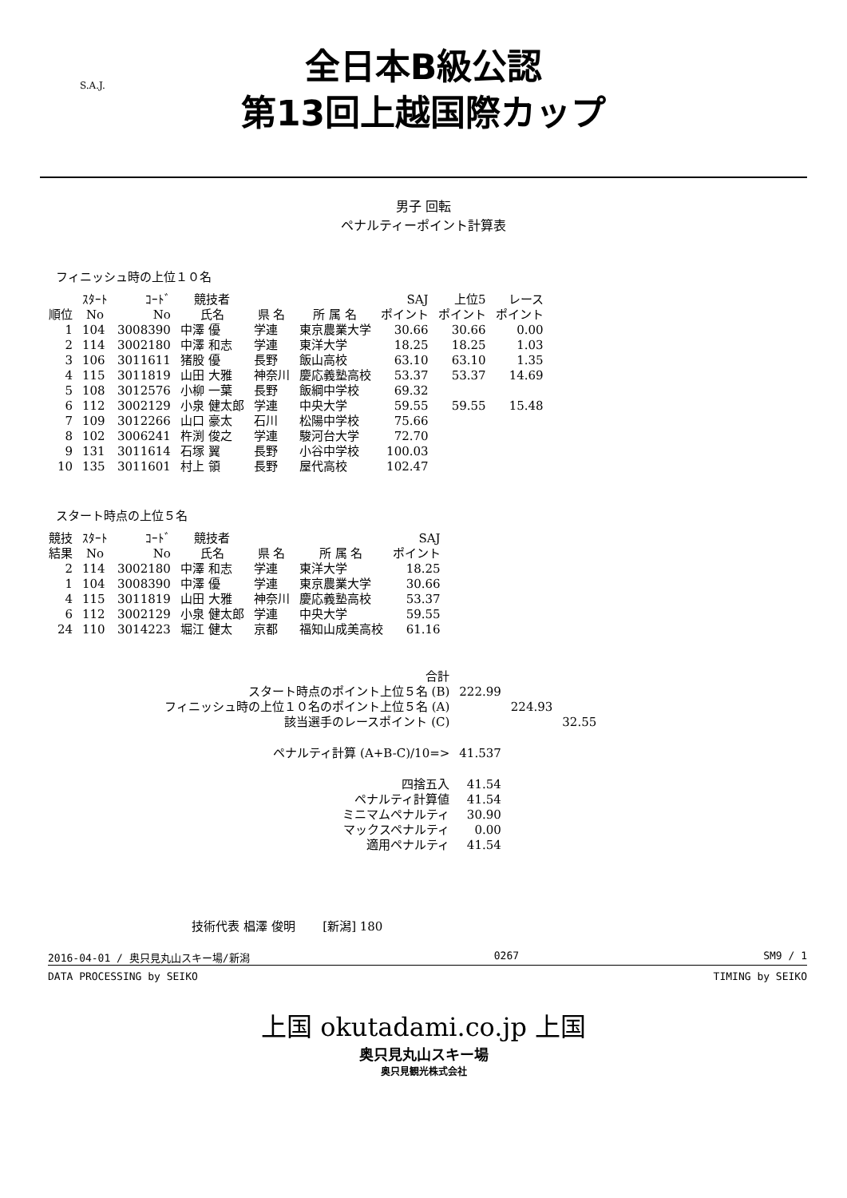全日本B級公認
第13回上越国際カップ
S.A.J.
男子 回転
ペナルティーポイント計算表
フィニッシュ時の上位１０名
| 順位 | ｽﾀｰﾄ No | ｺｰﾄﾞ No | 競技者 氏名 | 県 名 | 所 属 名 | SAJ ポイント | 上位5 ポイント | レース ポイント |
| --- | --- | --- | --- | --- | --- | --- | --- | --- |
| 1 | 104 | 3008390 | 中澤 優 | 学連 | 東京農業大学 | 30.66 | 30.66 | 0.00 |
| 2 | 114 | 3002180 | 中澤 和志 | 学連 | 東洋大学 | 18.25 | 18.25 | 1.03 |
| 3 | 106 | 3011611 | 猪股 優 | 長野 | 飯山高校 | 63.10 | 63.10 | 1.35 |
| 4 | 115 | 3011819 | 山田 大雅 | 神奈川 | 慶応義塾高校 | 53.37 | 53.37 | 14.69 |
| 5 | 108 | 3012576 | 小柳 一葉 | 長野 | 飯綱中学校 | 69.32 | | |
| 6 | 112 | 3002129 | 小泉 健太郎 | 学連 | 中央大学 | 59.55 | 59.55 | 15.48 |
| 7 | 109 | 3012266 | 山口 豪太 | 石川 | 松陽中学校 | 75.66 | | |
| 8 | 102 | 3006241 | 杵渕 俊之 | 学連 | 駿河台大学 | 72.70 | | |
| 9 | 131 | 3011614 | 石塚 翼 | 長野 | 小谷中学校 | 100.03 | | |
| 10 | 135 | 3011601 | 村上 領 | 長野 | 屋代高校 | 102.47 | | |
スタート時点の上位５名
| 競技 結果 | ｽﾀｰﾄ No | ｺｰﾄﾞ No | 競技者 氏名 | 県 名 | 所 属 名 | SAJ ポイント |
| --- | --- | --- | --- | --- | --- | --- |
| 2 | 114 | 3002180 | 中澤 和志 | 学連 | 東洋大学 | 18.25 |
| 1 | 104 | 3008390 | 中澤 優 | 学連 | 東京農業大学 | 30.66 |
| 4 | 115 | 3011819 | 山田 大雅 | 神奈川 | 慶応義塾高校 | 53.37 |
| 6 | 112 | 3002129 | 小泉 健太郎 | 学連 | 中央大学 | 59.55 |
| 24 | 110 | 3014223 | 堀江 健太 | 京都 | 福知山成美高校 | 61.16 |
| 合計 | | | |
| スタート時点のポイント上位５名 (B) | 222.99 | | |
| フィニッシュ時の上位１０名のポイント上位５名 (A) | | 224.93 | |
| 該当選手のレースポイント (C) | | | 32.55 |
| ペナルティ計算 (A+B-C)/10=> | 41.537 | | |
| 四捨五入 | 41.54 | | |
| ペナルティ計算値 | 41.54 | | |
| ミニマムペナルティ | 30.90 | | |
| マックスペナルティ | 0.00 | | |
| 適用ペナルティ | 41.54 | | |
技術代表 椙澤 俊明 　　[新潟] 180
2016-04-01 / 奥只見丸山スキー場/新潟 0267 SM9 / 1
DATA PROCESSING by SEIKO TIMING by SEIKO
上国 okutadami.co.jp 上国
奥只見丸山スキー場
奥只見観光株式会社